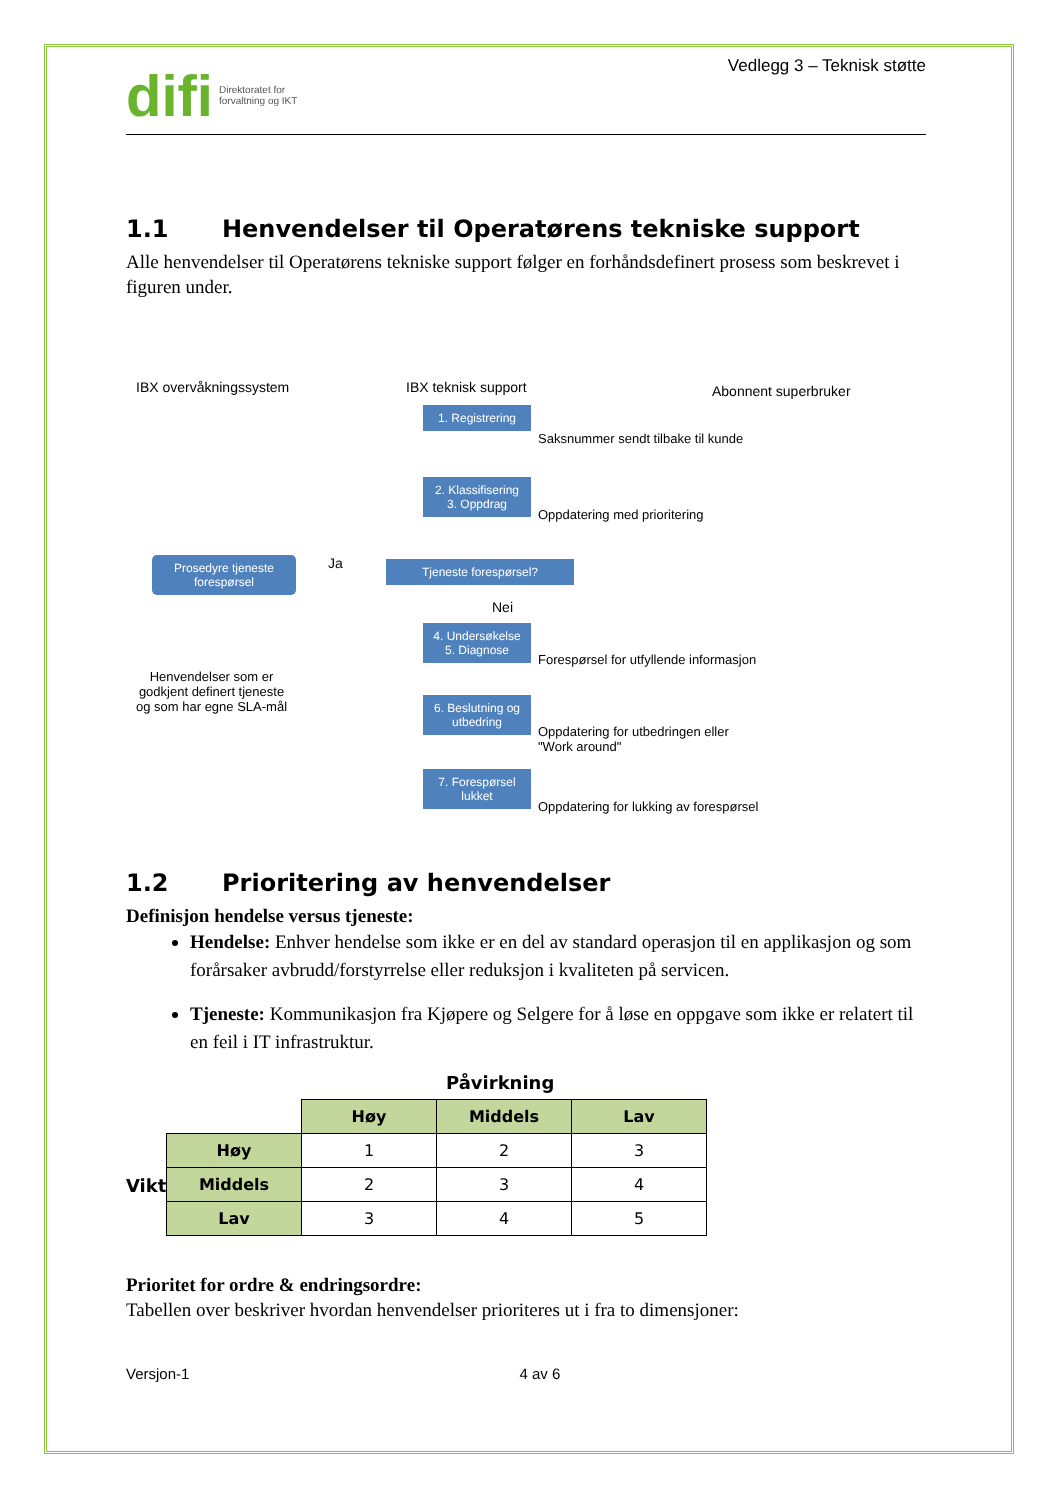difi Direktoratet for
forvaltning og IKT
Vedlegg 3 – Teknisk støtte
1.1 Henvendelser til Operatørens tekniske support
Alle henvendelser til Operatørens tekniske support følger en forhåndsdefinert prosess som beskrevet i figuren under.
IBX overvåkningssystem IBX teknisk support Abonnent superbruker
1. Registrering
Saksnummer sendt tilbake til kunde
2. Klassifisering
3. Oppdrag
Oppdatering med prioritering
Prosedyre tjeneste forespørsel
Ja Tjeneste forespørsel?
Nei
4. Undersøkelse
5. Diagnose
Forespørsel for utfyllende informasjon
Henvendelser som er
godkjent definert tjeneste
og som har egne SLA-mål
6. Beslutning og utbedring
Oppdatering for utbedringen eller
"Work around"
7. Forespørsel lukket
Oppdatering for lukking av forespørsel
1.2 Prioritering av henvendelser
Definisjon hendelse versus tjeneste:
Hendelse: Enhver hendelse som ikke er en del av standard operasjon til en applikasjon og som forårsaker avbrudd/forstyrrelse eller reduksjon i kvaliteten på servicen.
Tjeneste: Kommunikasjon fra Kjøpere og Selgere for å løse en oppgave som ikke er relatert til en feil i IT infrastruktur.
Påvirkning
Viktighet
| | Høy | Middels | Lav |
| Høy | 1 | 2 | 3 |
| Middels | 2 | 3 | 4 |
| Lav | 3 | 4 | 5 |
Prioritet for ordre & endringsordre:
Tabellen over beskriver hvordan henvendelser prioriteres ut i fra to dimensjoner:
Versjon-1 4 av 6